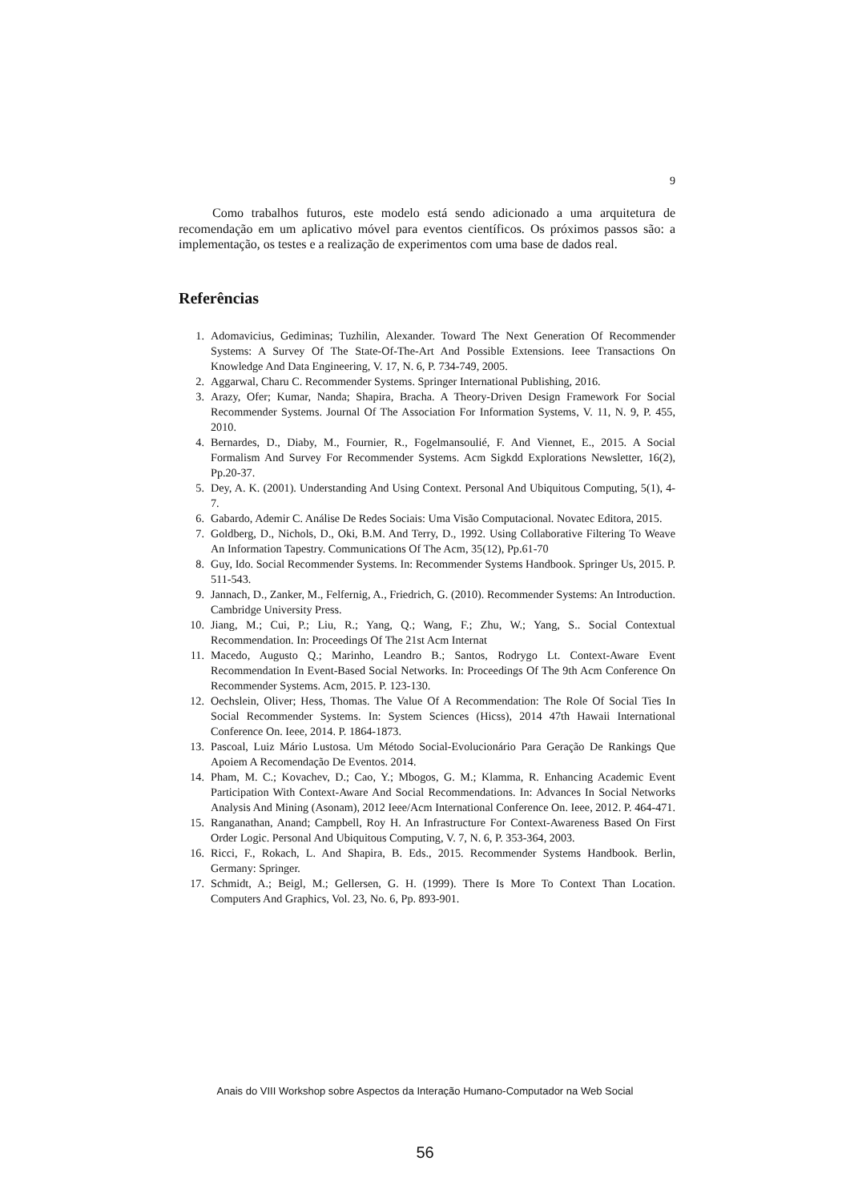9
Como trabalhos futuros, este modelo está sendo adicionado a uma arquitetura de recomendação em um aplicativo móvel para eventos científicos. Os próximos passos são: a implementação, os testes e a realização de experimentos com uma base de dados real.
Referências
1. Adomavicius, Gediminas; Tuzhilin, Alexander. Toward The Next Generation Of Recommender Systems: A Survey Of The State-Of-The-Art And Possible Extensions. Ieee Transactions On Knowledge And Data Engineering, V. 17, N. 6, P. 734-749, 2005.
2. Aggarwal, Charu C. Recommender Systems. Springer International Publishing, 2016.
3. Arazy, Ofer; Kumar, Nanda; Shapira, Bracha. A Theory-Driven Design Framework For Social Recommender Systems. Journal Of The Association For Information Systems, V. 11, N. 9, P. 455, 2010.
4. Bernardes, D., Diaby, M., Fournier, R., Fogelmansoulié, F. And Viennet, E., 2015. A Social Formalism And Survey For Recommender Systems. Acm Sigkdd Explorations Newsletter, 16(2), Pp.20-37.
5. Dey, A. K. (2001). Understanding And Using Context. Personal And Ubiquitous Computing, 5(1), 4-7.
6. Gabardo, Ademir C. Análise De Redes Sociais: Uma Visão Computacional. Novatec Editora, 2015.
7. Goldberg, D., Nichols, D., Oki, B.M. And Terry, D., 1992. Using Collaborative Filtering To Weave An Information Tapestry. Communications Of The Acm, 35(12), Pp.61-70
8. Guy, Ido. Social Recommender Systems. In: Recommender Systems Handbook. Springer Us, 2015. P. 511-543.
9. Jannach, D., Zanker, M., Felfernig, A., Friedrich, G. (2010). Recommender Systems: An Introduction. Cambridge University Press.
10. Jiang, M.; Cui, P.; Liu, R.; Yang, Q.; Wang, F.; Zhu, W.; Yang, S.. Social Contextual Recommendation. In: Proceedings Of The 21st Acm Internat
11. Macedo, Augusto Q.; Marinho, Leandro B.; Santos, Rodrygo Lt. Context-Aware Event Recommendation In Event-Based Social Networks. In: Proceedings Of The 9th Acm Conference On Recommender Systems. Acm, 2015. P. 123-130.
12. Oechslein, Oliver; Hess, Thomas. The Value Of A Recommendation: The Role Of Social Ties In Social Recommender Systems. In: System Sciences (Hicss), 2014 47th Hawaii International Conference On. Ieee, 2014. P. 1864-1873.
13. Pascoal, Luiz Mário Lustosa. Um Método Social-Evolucionário Para Geração De Rankings Que Apoiem A Recomendação De Eventos. 2014.
14. Pham, M. C.; Kovachev, D.; Cao, Y.; Mbogos, G. M.; Klamma, R. Enhancing Academic Event Participation With Context-Aware And Social Recommendations. In: Advances In Social Networks Analysis And Mining (Asonam), 2012 Ieee/Acm International Conference On. Ieee, 2012. P. 464-471.
15. Ranganathan, Anand; Campbell, Roy H. An Infrastructure For Context-Awareness Based On First Order Logic. Personal And Ubiquitous Computing, V. 7, N. 6, P. 353-364, 2003.
16. Ricci, F., Rokach, L. And Shapira, B. Eds., 2015. Recommender Systems Handbook. Berlin, Germany: Springer.
17. Schmidt, A.; Beigl, M.; Gellersen, G. H. (1999). There Is More To Context Than Location. Computers And Graphics, Vol. 23, No. 6, Pp. 893-901.
Anais do VIII Workshop sobre Aspectos da Interação Humano-Computador na Web Social
56